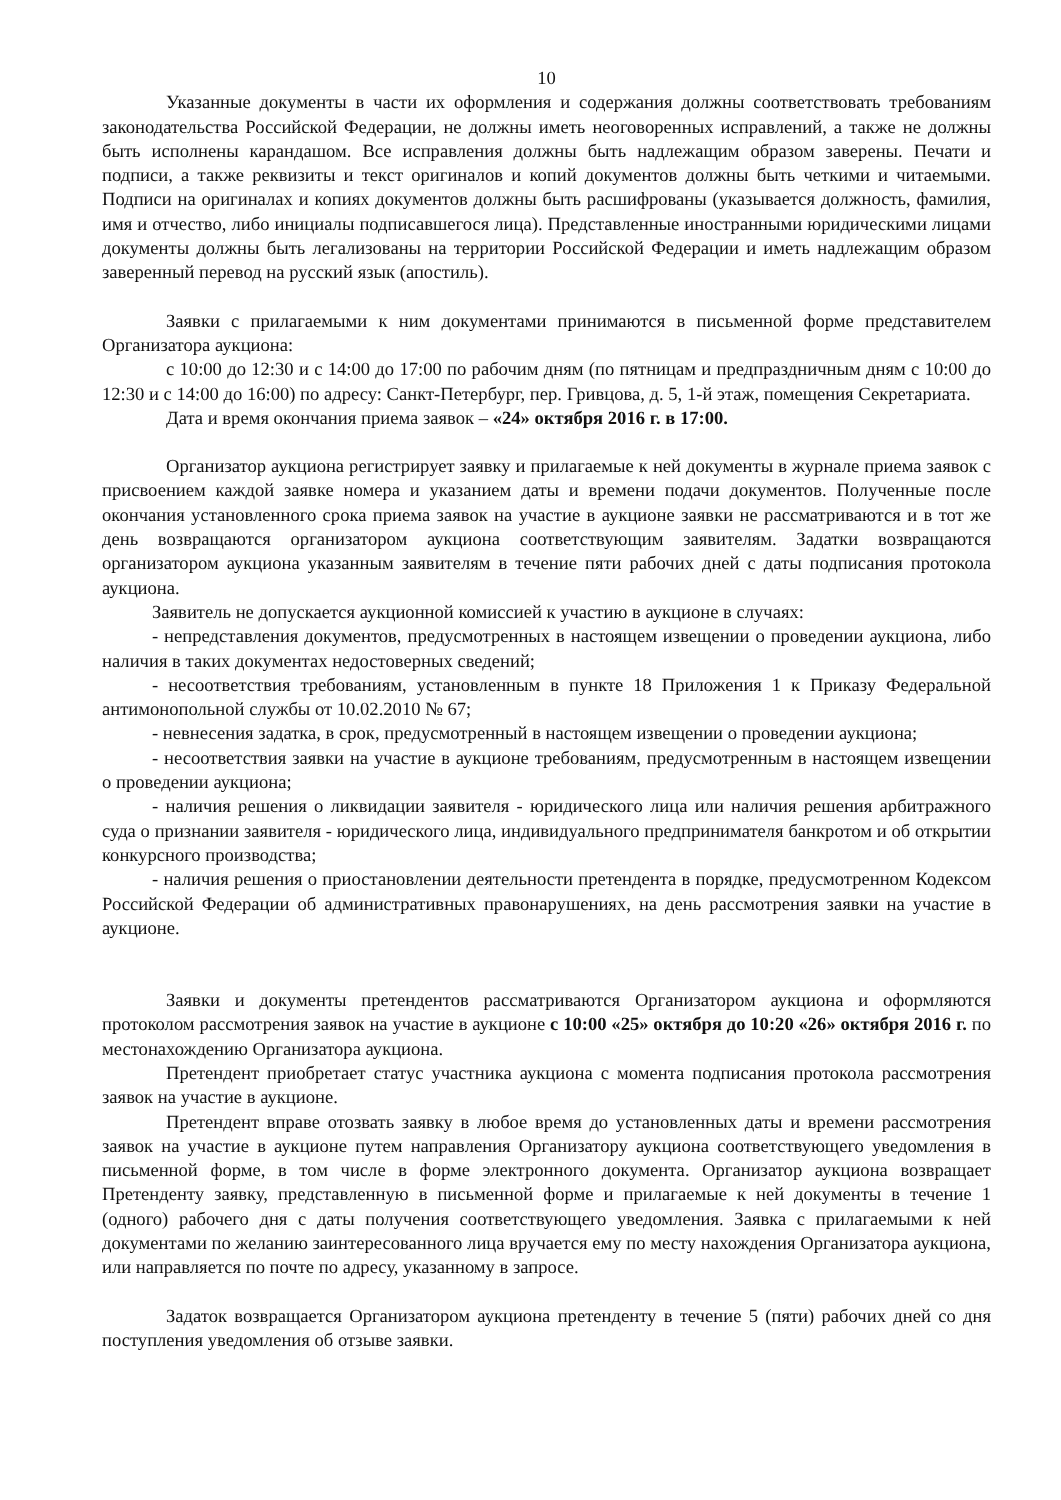10
Указанные документы в части их оформления и содержания должны соответствовать требованиям законодательства Российской Федерации, не должны иметь неоговоренных исправлений, а также не должны быть исполнены карандашом. Все исправления должны быть надлежащим образом заверены. Печати и подписи, а также реквизиты и текст оригиналов и копий документов должны быть четкими и читаемыми. Подписи на оригиналах и копиях документов должны быть расшифрованы (указывается должность, фамилия, имя и отчество, либо инициалы подписавшегося лица). Представленные иностранными юридическими лицами документы должны быть легализованы на территории Российской Федерации и иметь надлежащим образом заверенный перевод на русский язык (апостиль).
Заявки с прилагаемыми к ним документами принимаются в письменной форме представителем Организатора аукциона:
с 10:00 до 12:30 и с 14:00 до 17:00 по рабочим дням (по пятницам и предпраздничным дням с 10:00 до 12:30 и с 14:00 до 16:00) по адресу: Санкт-Петербург, пер. Гривцова, д. 5, 1-й этаж, помещения Секретариата.
Дата и время окончания приема заявок – «24» октября 2016 г. в 17:00.
Организатор аукциона регистрирует заявку и прилагаемые к ней документы в журнале приема заявок с присвоением каждой заявке номера и указанием даты и времени подачи документов. Полученные после окончания установленного срока приема заявок на участие в аукционе заявки не рассматриваются и в тот же день возвращаются организатором аукциона соответствующим заявителям. Задатки возвращаются организатором аукциона указанным заявителям в течение пяти рабочих дней с даты подписания протокола аукциона.
Заявитель не допускается аукционной комиссией к участию в аукционе в случаях:
- непредставления документов, предусмотренных в настоящем извещении о проведении аукциона, либо наличия в таких документах недостоверных сведений;
- несоответствия требованиям, установленным в пункте 18 Приложения 1 к Приказу Федеральной антимонопольной службы от 10.02.2010 № 67;
- невнесения задатка, в срок, предусмотренный в настоящем извещении о проведении аукциона;
- несоответствия заявки на участие в аукционе требованиям, предусмотренным в настоящем извещении о проведении аукциона;
- наличия решения о ликвидации заявителя - юридического лица или наличия решения арбитражного суда о признании заявителя - юридического лица, индивидуального предпринимателя банкротом и об открытии конкурсного производства;
- наличия решения о приостановлении деятельности претендента в порядке, предусмотренном Кодексом Российской Федерации об административных правонарушениях, на день рассмотрения заявки на участие в аукционе.
Заявки и документы претендентов рассматриваются Организатором аукциона и оформляются протоколом рассмотрения заявок на участие в аукционе с 10:00 «25» октября до 10:20 «26» октября 2016 г. по местонахождению Организатора аукциона.
Претендент приобретает статус участника аукциона с момента подписания протокола рассмотрения заявок на участие в аукционе.
Претендент вправе отозвать заявку в любое время до установленных даты и времени рассмотрения заявок на участие в аукционе путем направления Организатору аукциона соответствующего уведомления в письменной форме, в том числе в форме электронного документа. Организатор аукциона возвращает Претенденту заявку, представленную в письменной форме и прилагаемые к ней документы в течение 1 (одного) рабочего дня с даты получения соответствующего уведомления. Заявка с прилагаемыми к ней документами по желанию заинтересованного лица вручается ему по месту нахождения Организатора аукциона, или направляется по почте по адресу, указанному в запросе.
Задаток возвращается Организатором аукциона претенденту в течение 5 (пяти) рабочих дней со дня поступления уведомления об отзыве заявки.